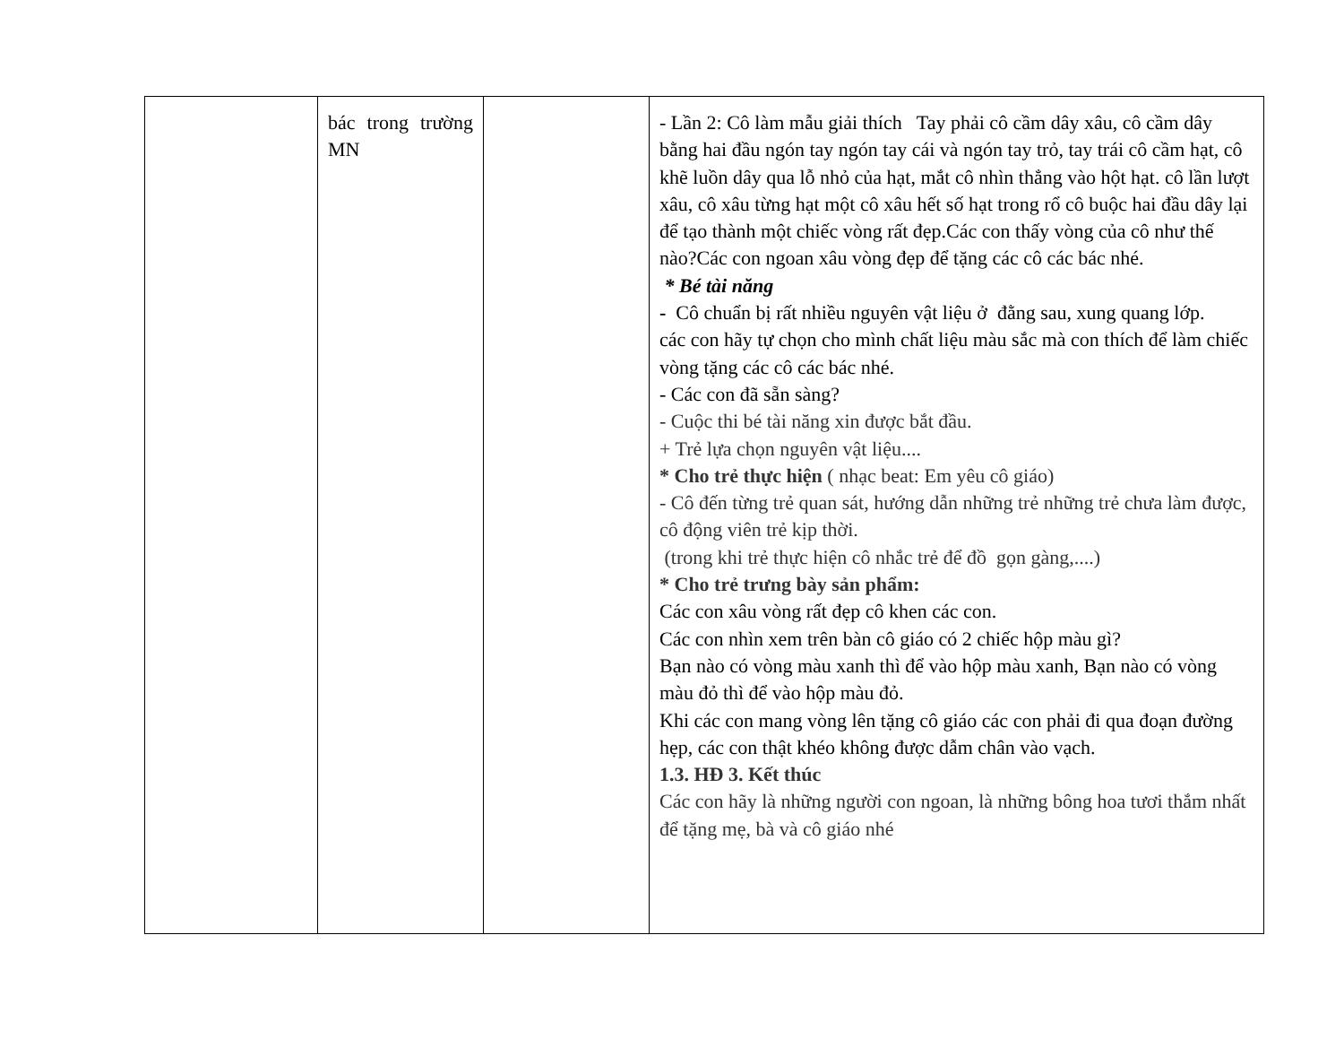| | bác trong trường MN | | - Lần 2: Cô làm mẫu giải thích Tay phải cô cầm dây xâu, cô cầm dây bằng hai đầu ngón tay ngón tay cái và ngón tay trỏ, tay trái cô cầm hạt, cô khẽ luồn dây qua lỗ nhỏ của hạt, mắt cô nhìn thẳng vào hột hạt. cô lần lượt xâu, cô xâu từng hạt một cô xâu hết số hạt trong rổ cô buộc hai đầu dây lại để tạo thành một chiếc vòng rất đẹp.Các con thấy vòng của cô như thế nào?Các con ngoan xâu vòng đẹp để tặng các cô các bác nhé. * Bé tài năng - Cô chuẩn bị rất nhiều nguyên vật liệu ở đằng sau, xung quang lớp. các con hãy tự chọn cho mình chất liệu màu sắc mà con thích để làm chiếc vòng tặng các cô các bác nhé. - Các con đã sẵn sàng? - Cuộc thi bé tài năng xin được bắt đầu. + Trẻ lựa chọn nguyên vật liệu.... * Cho trẻ thực hiện ( nhạc beat: Em yêu cô giáo) - Cô đến từng trẻ quan sát, hướng dẫn những trẻ những trẻ chưa làm được, cô động viên trẻ kịp thời. (trong khi trẻ thực hiện cô nhắc trẻ để đồ gọn gàng,....) * Cho trẻ trưng bày sản phẩm: Các con xâu vòng rất đẹp cô khen các con. Các con nhìn xem trên bàn cô giáo có 2 chiếc hộp màu gì? Bạn nào có vòng màu xanh thì để vào hộp màu xanh, Bạn nào có vòng màu đỏ thì để vào hộp màu đỏ. Khi các con mang vòng lên tặng cô giáo các con phải đi qua đoạn đường hẹp, các con thật khéo không được dẫm chân vào vạch. 1.3. HĐ 3. Kết thúc Các con hãy là những người con ngoan, là những bông hoa tươi thắm nhất để tặng mẹ, bà và cô giáo nhé |